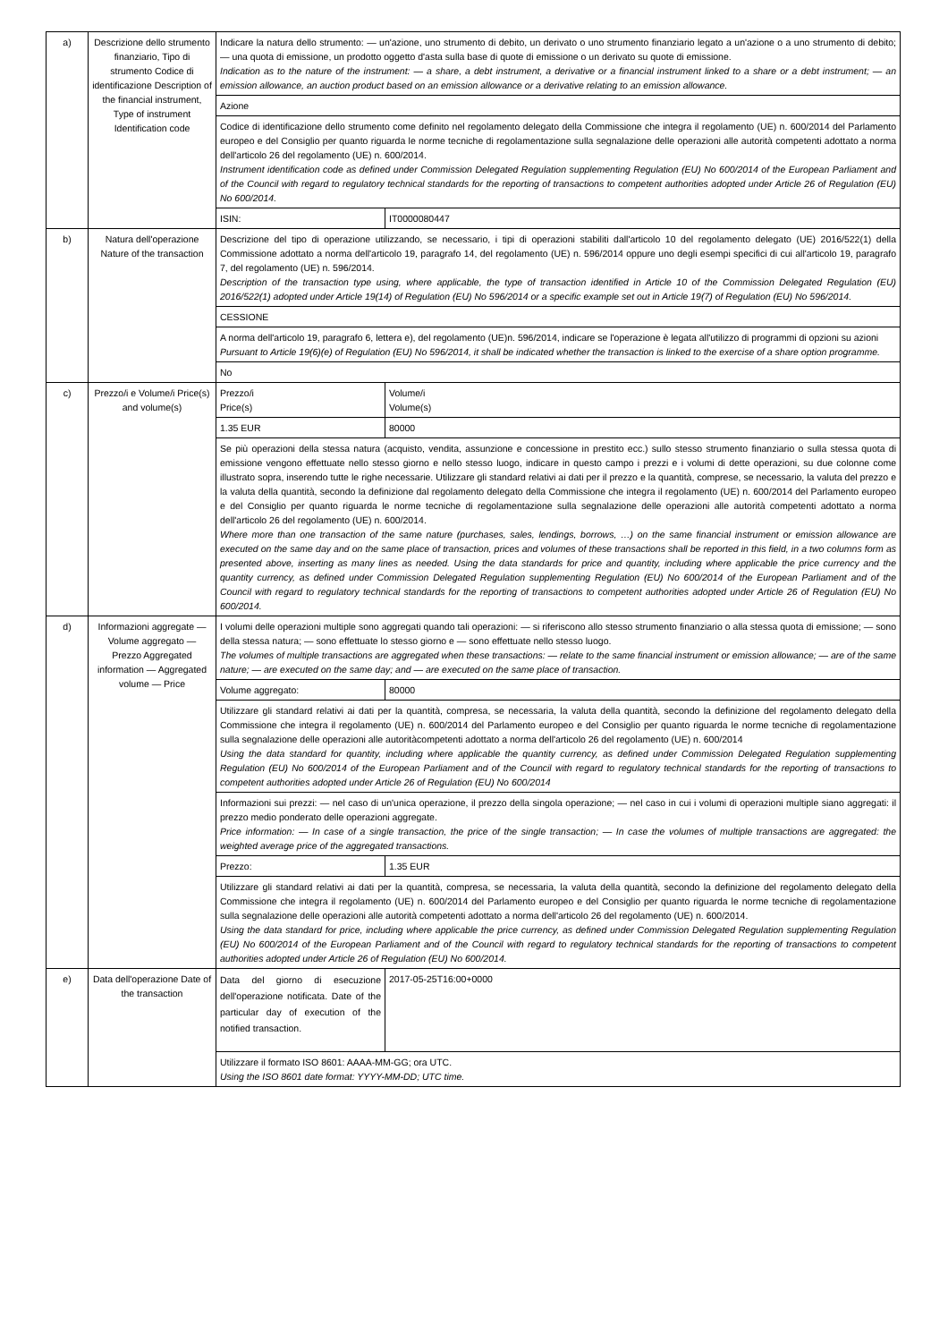| a) | Descrizione dello strumento finanziario, Tipo di strumento Codice di identificazione Description of the financial instrument, Type of instrument Identification code | Indicare la natura dello strumento: — un'azione, uno strumento di debito, un derivato o uno strumento finanziario legato a un'azione o a uno strumento di debito; — una quota di emissione, un prodotto oggetto d'asta sulla base di quote di emissione o un derivato su quote di emissione. Indication as to the nature of the instrument: — a share, a debt instrument, a derivative or a financial instrument linked to a share or a debt instrument; — an emission allowance, an auction product based on an emission allowance or a derivative relating to an emission allowance. | | |
| | | Azione | | |
| | | Codice di identificazione dello strumento come definito nel regolamento delegato della Commissione che integra il regolamento (UE) n. 600/2014 del Parlamento europeo e del Consiglio per quanto riguarda le norme tecniche di regolamentazione sulla segnalazione delle operazioni alle autorità competenti adottato a norma dell'articolo 26 del regolamento (UE) n. 600/2014. Instrument identification code as defined under Commission Delegated Regulation supplementing Regulation (EU) No 600/2014 of the European Parliament and of the Council with regard to regulatory technical standards for the reporting of transactions to competent authorities adopted under Article 26 of Regulation (EU) No 600/2014. | | |
| | | ISIN: | IT0000080447 | |
| b) | Natura dell'operazione Nature of the transaction | Descrizione del tipo di operazione utilizzando, se necessario, i tipi di operazioni stabiliti dall'articolo 10 del regolamento delegato (UE) 2016/522(1) della Commissione adottato a norma dell'articolo 19, paragrafo 14, del regolamento (UE) n. 596/2014 oppure uno degli esempi specifici di cui all'articolo 19, paragrafo 7, del regolamento (UE) n. 596/2014. Description of the transaction type using, where applicable, the type of transaction identified in Article 10 of the Commission Delegated Regulation (EU) 2016/522(1) adopted under Article 19(14) of Regulation (EU) No 596/2014 or a specific example set out in Article 19(7) of Regulation (EU) No 596/2014. | | |
| | | CESSIONE | | |
| | | A norma dell'articolo 19, paragrafo 6, lettera e), del regolamento (UE)n. 596/2014, indicare se l'operazione è legata all'utilizzo di programmi di opzioni su azioni Pursuant to Article 19(6)(e) of Regulation (EU) No 596/2014, it shall be indicated whether the transaction is linked to the exercise of a share option programme. | | |
| | | No | | |
| c) | Prezzo/i e Volume/i Price(s) and volume(s) | Prezzo/i Price(s) | | Volume/i Volume(s) |
| | | 1.35 EUR | | 80000 |
| | | Se più operazioni della stessa natura (acquisto, vendita, assunzione e concessione in prestito ecc.) sullo stesso strumento finanziario o sulla stessa quota di emissione vengono effettuate nello stesso giorno e nello stesso luogo, indicare in questo campo i prezzi e i volumi di dette operazioni, su due colonne come illustrato sopra, inserendo tutte le righe necessarie. Utilizzare gli standard relativi ai dati per il prezzo e la quantità, comprese, se necessario, la valuta del prezzo e la valuta della quantità, secondo la definizione dal regolamento delegato della Commissione che integra il regolamento (UE) n. 600/2014 del Parlamento europeo e del Consiglio per quanto riguarda le norme tecniche di regolamentazione sulla segnalazione delle operazioni alle autorità competenti adottato a norma dell'articolo 26 del regolamento (UE) n. 600/2014. Where more than one transaction of the same nature (purchases, sales, lendings, borrows, …) on the same financial instrument or emission allowance are executed on the same day and on the same place of transaction, prices and volumes of these transactions shall be reported in this field, in a two columns form as presented above, inserting as many lines as needed. Using the data standards for price and quantity, including where applicable the price currency and the quantity currency, as defined under Commission Delegated Regulation supplementing Regulation (EU) No 600/2014 of the European Parliament and of the Council with regard to regulatory technical standards for the reporting of transactions to competent authorities adopted under Article 26 of Regulation (EU) No 600/2014. | | |
| d) | Informazioni aggregate — Volume aggregato — Prezzo Aggregated information — Aggregated volume — Price | I volumi delle operazioni multiple sono aggregati quando tali operazioni: — si riferiscono allo stesso strumento finanziario o alla stessa quota di emissione; — sono della stessa natura; — sono effettuate lo stesso giorno e — sono effettuate nello stesso luogo. The volumes of multiple transactions are aggregated when these transactions: — relate to the same financial instrument or emission allowance; — are of the same nature; — are executed on the same day; and — are executed on the same place of transaction. | | |
| | | Volume aggregato: | 80000 | |
| | | Utilizzare gli standard relativi ai dati per la quantità, compresa, se necessaria, la valuta della quantità, secondo la definizione del regolamento delegato della Commissione che integra il regolamento (UE) n. 600/2014 del Parlamento europeo e del Consiglio per quanto riguarda le norme tecniche di regolamentazione sulla segnalazione delle operazioni alle autoritàcompetenti adottato a norma dell'articolo 26 del regolamento (UE) n. 600/2014 Using the data standard for quantity, including where applicable the quantity currency, as defined under Commission Delegated Regulation supplementing Regulation (EU) No 600/2014 of the European Parliament and of the Council with regard to regulatory technical standards for the reporting of transactions to competent authorities adopted under Article 26 of Regulation (EU) No 600/2014 | | |
| | | Informazioni sui prezzi: — nel caso di un'unica operazione, il prezzo della singola operazione; — nel caso in cui i volumi di operazioni multiple siano aggregati: il prezzo medio ponderato delle operazioni aggregate. Price information: — In case of a single transaction, the price of the single transaction; — In case the volumes of multiple transactions are aggregated: the weighted average price of the aggregated transactions. | | |
| | | Prezzo: | 1.35 EUR | |
| | | Utilizzare gli standard relativi ai dati per la quantità, compresa, se necessaria, la valuta della quantità, secondo la definizione del regolamento delegato della Commissione che integra il regolamento (UE) n. 600/2014 del Parlamento europeo e del Consiglio per quanto riguarda le norme tecniche di regolamentazione sulla segnalazione delle operazioni alle autorità competenti adottato a norma dell'articolo 26 del regolamento (UE) n. 600/2014. Using the data standard for price, including where applicable the price currency, as defined under Commission Delegated Regulation supplementing Regulation (EU) No 600/2014 of the European Parliament and of the Council with regard to regulatory technical standards for the reporting of transactions to competent authorities adopted under Article 26 of Regulation (EU) No 600/2014. | | |
| e) | Data dell'operazione Date of the transaction | Data del giorno di esecuzione dell'operazione notificata. Date of the particular day of execution of the notified transaction. | 2017-05-25T16:00+0000 | |
| | | Utilizzare il formato ISO 8601: AAAA-MM-GG; ora UTC. Using the ISO 8601 date format: YYYY-MM-DD; UTC time. | | |